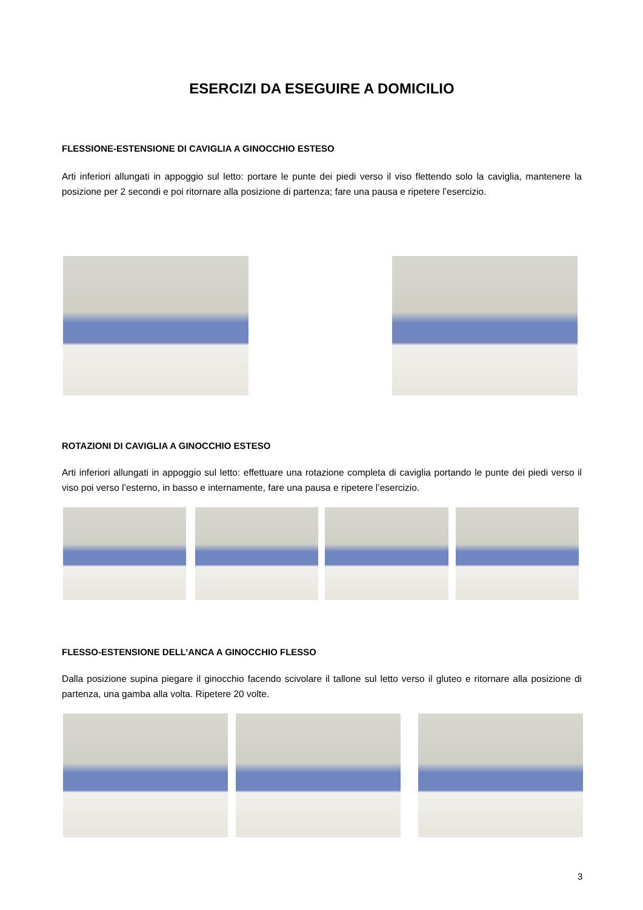ESERCIZI DA ESEGUIRE A DOMICILIO
FLESSIONE-ESTENSIONE DI CAVIGLIA A GINOCCHIO ESTESO
Arti inferiori allungati in appoggio sul letto: portare le punte dei piedi verso il viso flettendo solo la caviglia, mantenere la posizione per 2 secondi e poi ritornare alla posizione di partenza; fare una pausa e ripetere l’esercizio.
ROTAZIONI DI CAVIGLIA A GINOCCHIO ESTESO
Arti inferiori allungati in appoggio sul letto: effettuare una rotazione completa di caviglia portando le punte dei piedi verso il viso poi verso l’esterno, in basso e internamente, fare una pausa e ripetere l’esercizio.
FLESSO-ESTENSIONE DELL’ANCA A GINOCCHIO FLESSO
Dalla posizione supina piegare il ginocchio facendo scivolare il tallone sul letto verso il gluteo e ritornare alla posizione di partenza, una gamba alla volta. Ripetere 20 volte.
3